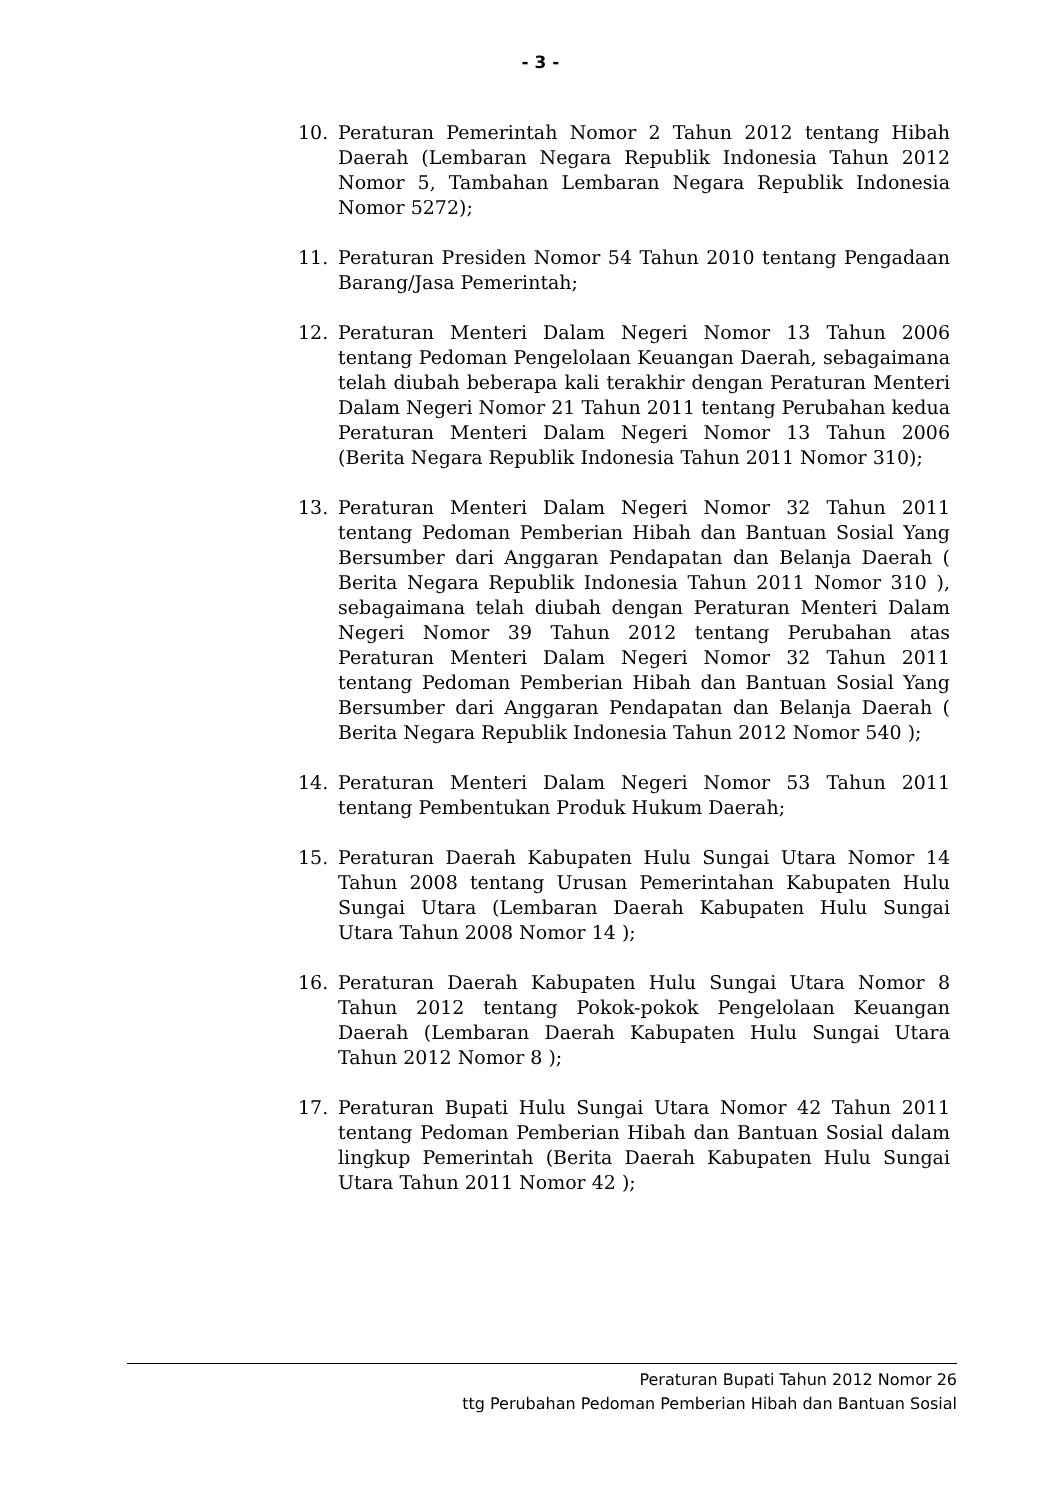- 3 -
10. Peraturan Pemerintah Nomor 2 Tahun 2012 tentang Hibah Daerah (Lembaran Negara Republik Indonesia Tahun 2012 Nomor 5, Tambahan Lembaran Negara Republik Indonesia Nomor 5272);
11. Peraturan Presiden Nomor 54 Tahun 2010 tentang Pengadaan Barang/Jasa Pemerintah;
12. Peraturan Menteri Dalam Negeri Nomor 13 Tahun 2006 tentang Pedoman Pengelolaan Keuangan Daerah, sebagaimana telah diubah beberapa kali terakhir dengan Peraturan Menteri Dalam Negeri Nomor 21 Tahun 2011 tentang Perubahan kedua Peraturan Menteri Dalam Negeri Nomor 13 Tahun 2006 (Berita Negara Republik Indonesia Tahun 2011 Nomor 310);
13. Peraturan Menteri Dalam Negeri Nomor 32 Tahun 2011 tentang Pedoman Pemberian Hibah dan Bantuan Sosial Yang Bersumber dari Anggaran Pendapatan dan Belanja Daerah ( Berita Negara Republik Indonesia Tahun 2011 Nomor 310 ), sebagaimana telah diubah dengan Peraturan Menteri Dalam Negeri Nomor 39 Tahun 2012 tentang Perubahan atas Peraturan Menteri Dalam Negeri Nomor 32 Tahun 2011 tentang Pedoman Pemberian Hibah dan Bantuan Sosial Yang Bersumber dari Anggaran Pendapatan dan Belanja Daerah ( Berita Negara Republik Indonesia Tahun 2012 Nomor 540 );
14. Peraturan Menteri Dalam Negeri Nomor 53 Tahun 2011 tentang Pembentukan Produk Hukum Daerah;
15. Peraturan Daerah Kabupaten Hulu Sungai Utara Nomor 14 Tahun 2008 tentang Urusan Pemerintahan Kabupaten Hulu Sungai Utara (Lembaran Daerah Kabupaten Hulu Sungai Utara Tahun 2008 Nomor 14 );
16. Peraturan Daerah Kabupaten Hulu Sungai Utara Nomor 8 Tahun 2012 tentang Pokok-pokok Pengelolaan Keuangan Daerah (Lembaran Daerah Kabupaten Hulu Sungai Utara Tahun 2012 Nomor 8 );
17. Peraturan Bupati Hulu Sungai Utara Nomor 42 Tahun 2011 tentang Pedoman Pemberian Hibah dan Bantuan Sosial dalam lingkup Pemerintah (Berita Daerah Kabupaten Hulu Sungai Utara Tahun 2011 Nomor 42 );
Peraturan Bupati Tahun 2012 Nomor 26
ttg Perubahan Pedoman Pemberian Hibah dan Bantuan Sosial